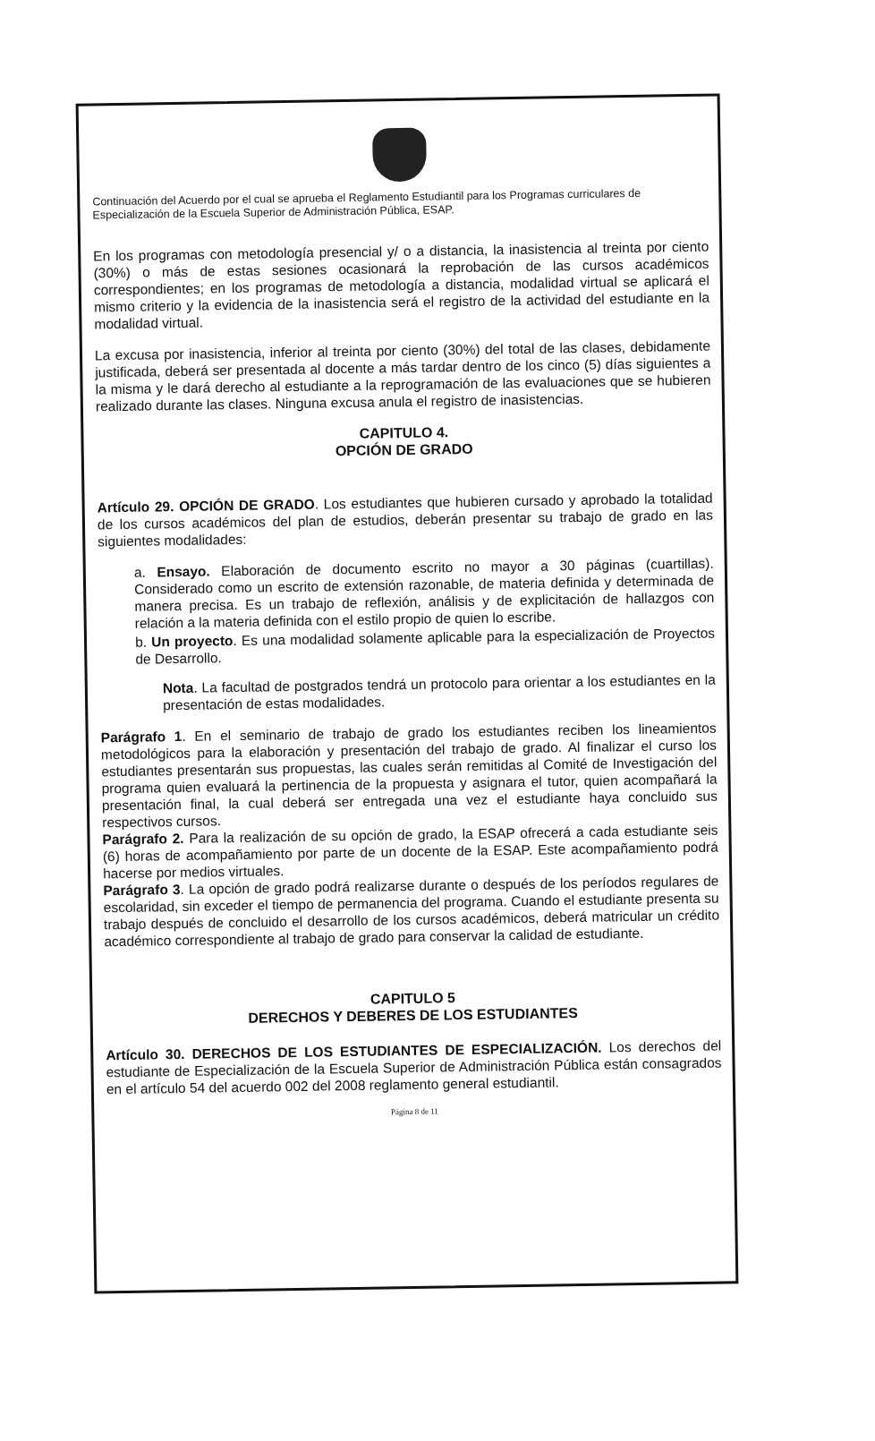Continuación del Acuerdo por el cual se aprueba el Reglamento Estudiantil para los Programas curriculares de Especialización de la Escuela Superior de Administración Pública, ESAP.
En los programas con metodología presencial y/ o a distancia, la inasistencia al treinta por ciento (30%) o más de estas sesiones ocasionará la reprobación de las cursos académicos correspondientes; en los programas de metodología a distancia, modalidad virtual se aplicará el mismo criterio y la evidencia de la inasistencia será el registro de la actividad del estudiante en la modalidad virtual.
La excusa por inasistencia, inferior al treinta por ciento (30%) del total de las clases, debidamente justificada, deberá ser presentada al docente a más tardar dentro de los cinco (5) días siguientes a la misma y le dará derecho al estudiante a la reprogramación de las evaluaciones que se hubieren realizado durante las clases. Ninguna excusa anula el registro de inasistencias.
CAPITULO 4.
OPCIÓN DE GRADO
Artículo 29. OPCIÓN DE GRADO. Los estudiantes que hubieren cursado y aprobado la totalidad de los cursos académicos del plan de estudios, deberán presentar su trabajo de grado en las siguientes modalidades:
a. Ensayo. Elaboración de documento escrito no mayor a 30 páginas (cuartillas). Considerado como un escrito de extensión razonable, de materia definida y determinada de manera precisa. Es un trabajo de reflexión, análisis y de explicitación de hallazgos con relación a la materia definida con el estilo propio de quien lo escribe.
b. Un proyecto. Es una modalidad solamente aplicable para la especialización de Proyectos de Desarrollo.
Nota. La facultad de postgrados tendrá un protocolo para orientar a los estudiantes en la presentación de estas modalidades.
Parágrafo 1. En el seminario de trabajo de grado los estudiantes reciben los lineamientos metodológicos para la elaboración y presentación del trabajo de grado. Al finalizar el curso los estudiantes presentarán sus propuestas, las cuales serán remitidas al Comité de Investigación del programa quien evaluará la pertinencia de la propuesta y asignara el tutor, quien acompañará la presentación final, la cual deberá ser entregada una vez el estudiante haya concluido sus respectivos cursos.
Parágrafo 2. Para la realización de su opción de grado, la ESAP ofrecerá a cada estudiante seis (6) horas de acompañamiento por parte de un docente de la ESAP. Este acompañamiento podrá hacerse por medios virtuales.
Parágrafo 3. La opción de grado podrá realizarse durante o después de los períodos regulares de escolaridad, sin exceder el tiempo de permanencia del programa. Cuando el estudiante presenta su trabajo después de concluido el desarrollo de los cursos académicos, deberá matricular un crédito académico correspondiente al trabajo de grado para conservar la calidad de estudiante.
CAPITULO 5
DERECHOS Y DEBERES DE LOS ESTUDIANTES
Artículo 30. DERECHOS DE LOS ESTUDIANTES DE ESPECIALIZACIÓN. Los derechos del estudiante de Especialización de la Escuela Superior de Administración Pública están consagrados en el artículo 54 del acuerdo 002 del 2008 reglamento general estudiantil.
Página 8 de 11